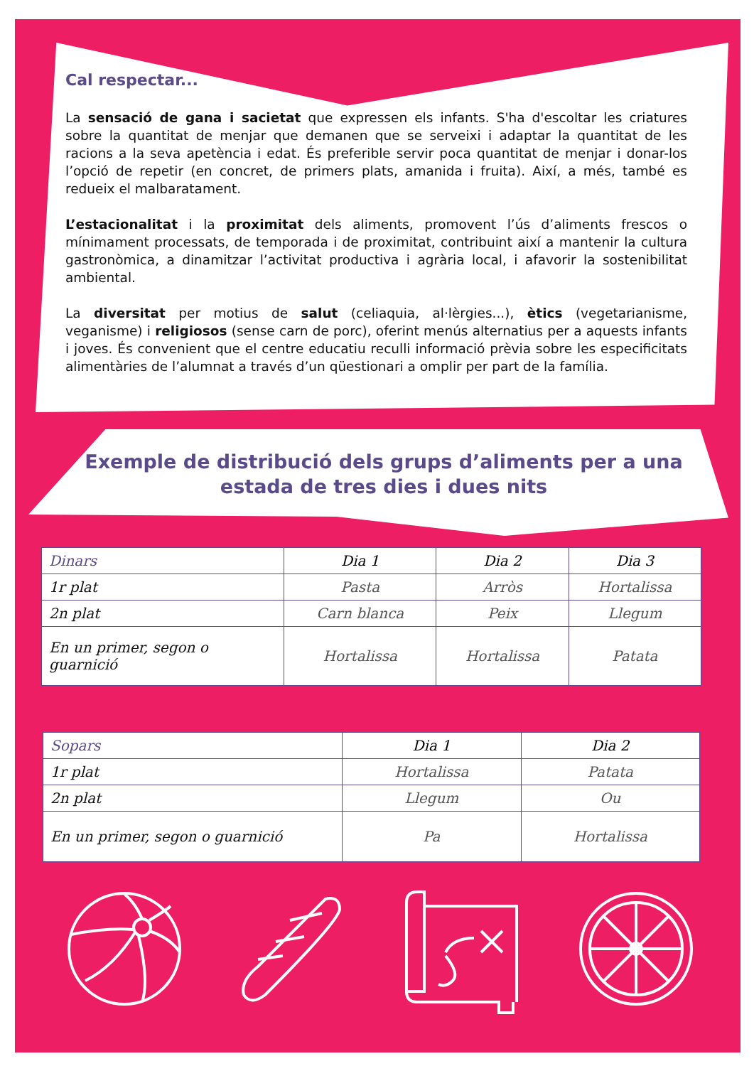Cal respectar...
La sensació de gana i sacietat que expressen els infants. S'ha d'escoltar les criatures sobre la quantitat de menjar que demanen que se serveixi i adaptar la quantitat de les racions a la seva apetència i edat. És preferible servir poca quantitat de menjar i donar-los l’opció de repetir (en concret, de primers plats, amanida i fruita). Així, a més, també es redueix el malbaratament.
L’estacionalitat i la proximitat dels aliments, promovent l’ús d’aliments frescos o mínimament processats, de temporada i de proximitat, contribuint així a mantenir la cultura gastronòmica, a dinamitzar l’activitat productiva i agrària local, i afavorir la sostenibilitat ambiental.
La diversitat per motius de salut (celiaquia, al·lèrgies...), ètics (vegetarianisme, veganisme) i religiosos (sense carn de porc), oferint menús alternatius per a aquests infants i joves. És convenient que el centre educatiu reculli informació prèvia sobre les especificitats alimentàries de l’alumnat a través d’un qüestionari a omplir per part de la família.
Exemple de distribució dels grups d’aliments per a una estada de tres dies i dues nits
| Dinars | Dia 1 | Dia 2 | Dia 3 |
| --- | --- | --- | --- |
| 1r plat | Pasta | Arròs | Hortalissa |
| 2n plat | Carn blanca | Peix | Llegum |
| En un primer, segon o guarnició | Hortalissa | Hortalissa | Patata |
| Sopars | Dia 1 | Dia 2 |
| --- | --- | --- |
| 1r plat | Hortalissa | Patata |
| 2n plat | Llegum | Ou |
| En un primer, segon o guarnició | Pa | Hortalissa |